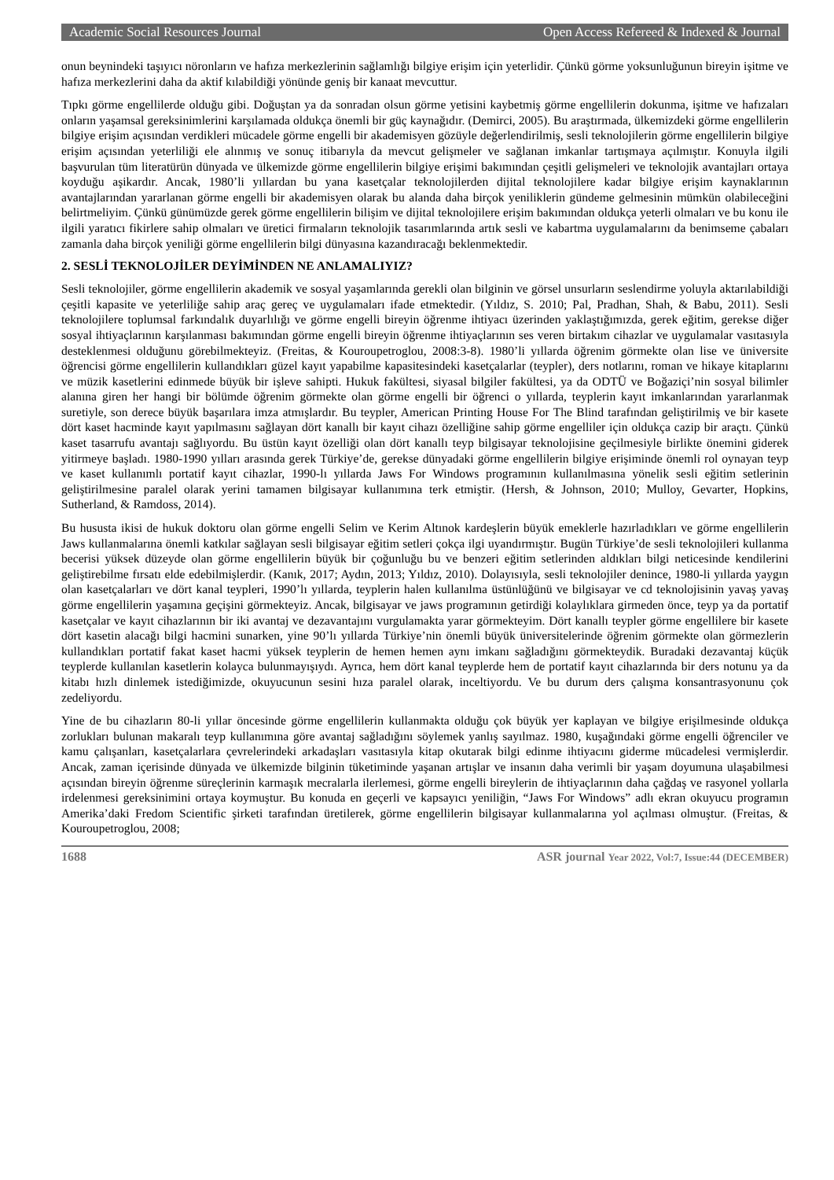Academic Social Resources Journal Open Access Refereed & Indexed & Journal
onun beynindeki taşıyıcı nöronların ve hafıza merkezlerinin sağlamlığı bilgiye erişim için yeterlidir. Çünkü görme yoksunluğunun bireyin işitme ve hafıza merkezlerini daha da aktif kılabildiği yönünde geniş bir kanaat mevcuttur.
Tıpkı görme engellilerde olduğu gibi. Doğuştan ya da sonradan olsun görme yetisini kaybetmiş görme engellilerin dokunma, işitme ve hafızaları onların yaşamsal gereksinimlerini karşılamada oldukça önemli bir güç kaynağıdır. (Demirci, 2005). Bu araştırmada, ülkemizdeki görme engellilerin bilgiye erişim açısından verdikleri mücadele görme engelli bir akademisyen gözüyle değerlendirilmiş, sesli teknolojilerin görme engellilerin bilgiye erişim açısından yeterliliği ele alınmış ve sonuç itibarıyla da mevcut gelişmeler ve sağlanan imkanlar tartışmaya açılmıştır. Konuyla ilgili başvurulan tüm literatürün dünyada ve ülkemizde görme engellilerin bilgiye erişimi bakımından çeşitli gelişmeleri ve teknolojik avantajları ortaya koyduğu aşikardır. Ancak, 1980’li yıllardan bu yana kasetçalar teknolojilerden dijital teknolojilere kadar bilgiye erişim kaynaklarının avantajlarından yararlanan görme engelli bir akademisyen olarak bu alanda daha birçok yeniliklerin gündeme gelmesinin mümkün olabileceğini belirtmeliyim. Çünkü günümüzde gerek görme engellilerin bilişim ve dijital teknolojilere erişim bakımından oldukça yeterli olmaları ve bu konu ile ilgili yaratıcı fikirlere sahip olmaları ve üretici firmaların teknolojik tasarımlarında artık sesli ve kabartma uygulamalarını da benimseme çabaları zamanla daha birçok yeniliği görme engellilerin bilgi dünyasına kazandıracağı beklenmektedir.
2. SESLİ TEKNOLOJİLER DEYİMİNDEN NE ANLAMALIYIZ?
Sesli teknolojiler, görme engellilerin akademik ve sosyal yaşamlarında gerekli olan bilginin ve görsel unsurların seslendirme yoluyla aktarılabildiği çeşitli kapasite ve yeterliliğe sahip araç gereç ve uygulamaları ifade etmektedir. (Yıldız, S. 2010; Pal, Pradhan, Shah, & Babu, 2011). Sesli teknolojilere toplumsal farkındalık duyarlılığı ve görme engelli bireyin öğrenme ihtiyacı üzerinden yaklaştığımızda, gerek eğitim, gerekse diğer sosyal ihtiyaçlarının karşılanması bakımından görme engelli bireyin öğrenme ihtiyaçlarının ses veren birtakım cihazlar ve uygulamalar vasıtasıyla desteklenmesi olduğunu görebilmekteyiz. (Freitas, & Kouroupetroglou, 2008:3-8). 1980’li yıllarda öğrenim görmekte olan lise ve üniversite öğrencisi görme engellilerin kullandıkları güzel kayıt yapabilme kapasitesindeki kasetçalarlar (teypler), ders notlarını, roman ve hikaye kitaplarını ve müzik kasetlerini edinmede büyük bir işleve sahipti. Hukuk fakültesi, siyasal bilgiler fakültesi, ya da ODTÜ ve Boğaziçi’nin sosyal bilimler alanına giren her hangi bir bölümde öğrenim görmekte olan görme engelli bir öğrenci o yıllarda, teyplerin kayıt imkanlarından yararlanmak suretiyle, son derece büyük başarılara imza atmışlardır. Bu teypler, American Printing House For The Blind tarafından geliştirilmiş ve bir kasete dört kaset hacminde kayıt yapılmasını sağlayan dört kanallı bir kayıt cihazı özelliğine sahip görme engelliler için oldukça cazip bir araçtı. Çünkü kaset tasarrufu avantajı sağlıyordu. Bu üstün kayıt özelliği olan dört kanallı teyp bilgisayar teknolojisine geçilmesiyle birlikte önemini giderek yitirmeye başladı. 1980-1990 yılları arasında gerek Türkiye’de, gerekse dünyadaki görme engellilerin bilgiye erişiminde önemli rol oynayan teyp ve kaset kullanımlı portatif kayıt cihazlar, 1990-lı yıllarda Jaws For Windows programının kullanılmasına yönelik sesli eğitim setlerinin geliştirilmesine paralel olarak yerini tamamen bilgisayar kullanımına terk etmiştir. (Hersh, & Johnson, 2010; Mulloy, Gevarter, Hopkins, Sutherland, & Ramdoss, 2014).
Bu hususta ikisi de hukuk doktoru olan görme engelli Selim ve Kerim Altınok kardeşlerin büyük emeklerle hazırladıkları ve görme engellilerin Jaws kullanmalarına önemli katkılar sağlayan sesli bilgisayar eğitim setleri çokça ilgi uyandırmıştır. Bugün Türkiye’de sesli teknolojileri kullanma becerisi yüksek düzeyde olan görme engellilerin büyük bir çoğunluğu bu ve benzeri eğitim setlerinden aldıkları bilgi neticesinde kendilerini geliştirebilme fırsatı elde edebilmişlerdir. (Kanık, 2017; Aydın, 2013; Yıldız, 2010). Dolayısıyla, sesli teknolojiler denince, 1980-li yıllarda yaygın olan kasetçalarları ve dört kanal teypleri, 1990’lı yıllarda, teyplerin halen kullanılma üstünlüğünü ve bilgisayar ve cd teknolojisinin yavaş yavaş görme engellilerin yaşamına geçişini görmekteyiz. Ancak, bilgisayar ve jaws programının getirdiği kolaylıklara girmeden önce, teyp ya da portatif kasetçalar ve kayıt cihazlarının bir iki avantaj ve dezavantajını vurgulamakta yarar görmekteyim. Dört kanallı teypler görme engellilere bir kasete dört kasetin alacağı bilgi hacmini sunarken, yine 90’lı yıllarda Türkiye’nin önemli büyük üniversitelerinde öğrenim görmekte olan görmezlerin kullandıkları portatif fakat kaset hacmi yüksek teyplerin de hemen hemen aynı imkanı sağladığını görmekteydik. Buradaki dezavantaj küçük teyplerde kullanılan kasetlerin kolayca bulunmayışıydı. Ayrıca, hem dört kanal teyplerde hem de portatif kayıt cihazlarında bir ders notunu ya da kitabı hızlı dinlemek istediğimizde, okuyucunun sesini hıza paralel olarak, inceltiyordu. Ve bu durum ders çalışma konsantrasyonunu çok zedeliyordu.
Yine de bu cihazların 80-li yıllar öncesinde görme engellilerin kullanmakta olduğu çok büyük yer kaplayan ve bilgiye erişilmesinde oldukça zorlukları bulunan makaralı teyp kullanımına göre avantaj sağladığını söylemek yanlış sayılmaz. 1980, kuşağındaki görme engelli öğrenciler ve kamu çalışanları, kasetçalarlara çevrelerindeki arkadaşları vasıtasıyla kitap okutarak bilgi edinme ihtiyacını giderme mücadelesi vermişlerdir. Ancak, zaman içerisinde dünyada ve ülkemizde bilginin tüketiminde yaşanan artışlar ve insanın daha verimli bir yaşam doyumuna ulaşabilmesi açısından bireyin öğrenme süreçlerinin karmaşık mecralarla ilerlemesi, görme engelli bireylerin de ihtiyaçlarının daha çağdaş ve rasyonel yollarla irdelenmesi gereksinimini ortaya koymuştur. Bu konuda en geçerli ve kapsayıcı yeniliğin, “Jaws For Windows” adlı ekran okuyucu programın Amerika’daki Fredom Scientific şirketi tarafından üretilerek, görme engellilerin bilgisayar kullanmalarına yol açılması olmuştur. (Freitas, & Kouroupetroglou, 2008;
1688 ASR journal Year 2022, Vol:7, Issue:44 (DECEMBER)